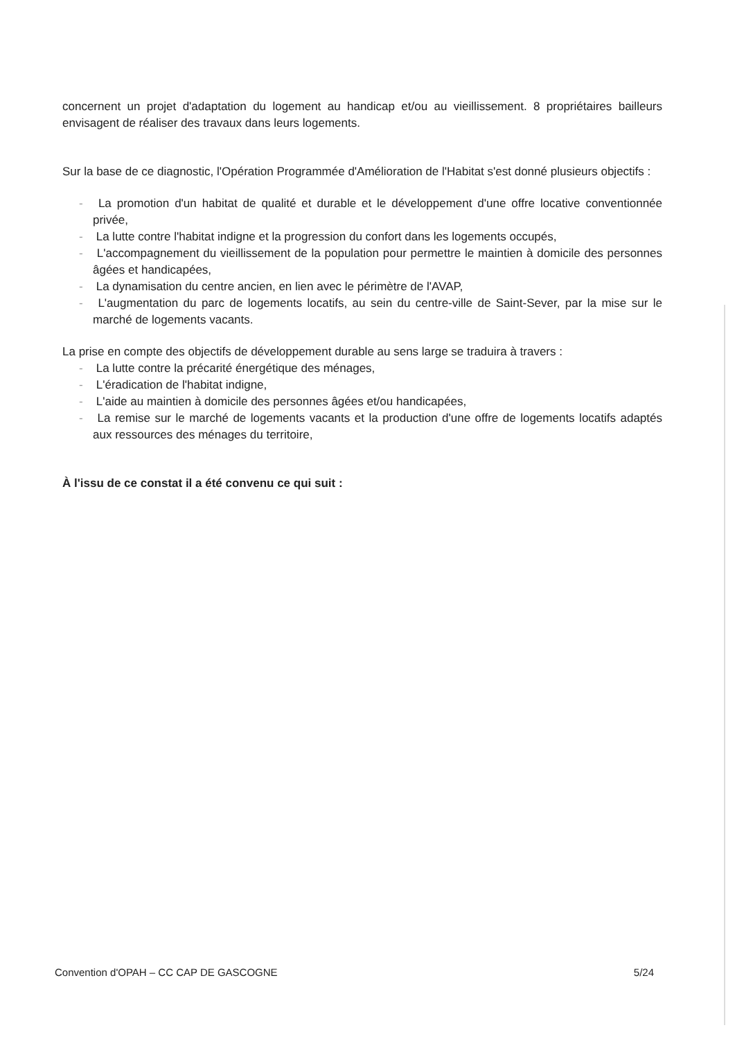concernent un projet d'adaptation du logement au handicap et/ou au vieillissement. 8 propriétaires bailleurs envisagent de réaliser des travaux dans leurs logements.
Sur la base de ce diagnostic, l'Opération Programmée d'Amélioration de l'Habitat s'est donné plusieurs objectifs :
- La promotion d'un habitat de qualité et durable et le développement d'une offre locative conventionnée privée,
- La lutte contre l'habitat indigne et la progression du confort dans les logements occupés,
- L'accompagnement du vieillissement de la population pour permettre le maintien à domicile des personnes âgées et handicapées,
- La dynamisation du centre ancien, en lien avec le périmètre de l'AVAP,
- L'augmentation du parc de logements locatifs, au sein du centre-ville de Saint-Sever, par la mise sur le marché de logements vacants.
La prise en compte des objectifs de développement durable au sens large se traduira à travers :
- La lutte contre la précarité énergétique des ménages,
- L'éradication de l'habitat indigne,
- L'aide au maintien à domicile des personnes âgées et/ou handicapées,
- La remise sur le marché de logements vacants et la production d'une offre de logements locatifs adaptés aux ressources des ménages du territoire,
À l'issu de ce constat il a été convenu ce qui suit :
Convention d'OPAH – CC CAP DE GASCOGNE 5/24